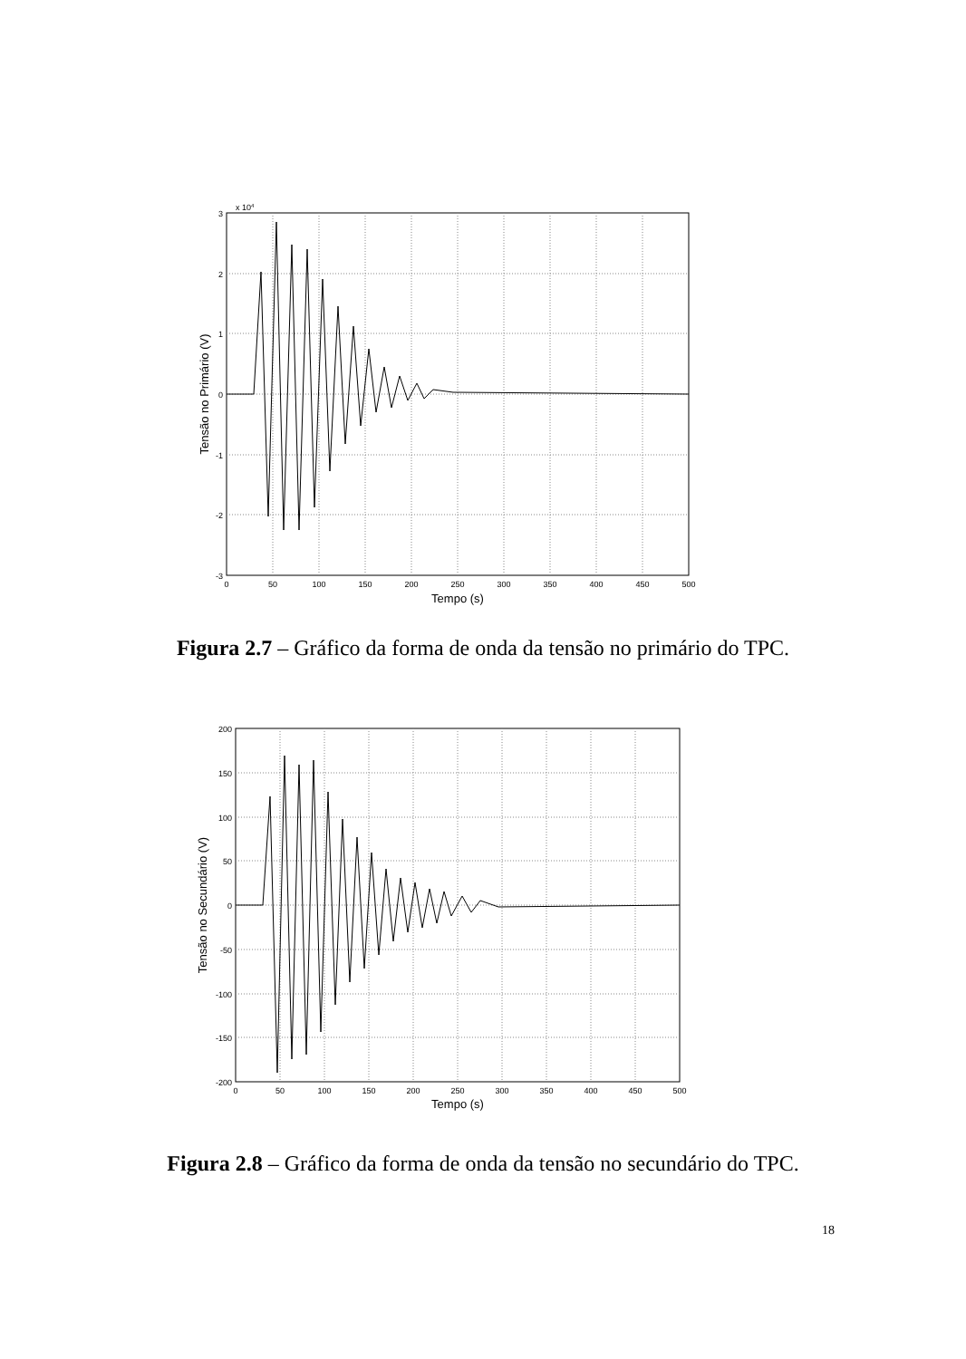x 104
3
2
1
0
-1
-2
-3
0
50
100
150
200
250
300
350
400
450
500
Tempo (s)
Tensão no Primário (V)
Figura 2.7 – Gráfico da forma de onda da tensão no primário do TPC.
200
150
100
50
0
-50
-100
-150
-200
0
50
100
150
200
250
300
350
400
450
500
Tempo (s)
Tensão no Secundário (V)
Figura 2.8 – Gráfico da forma de onda da tensão no secundário do TPC.
18